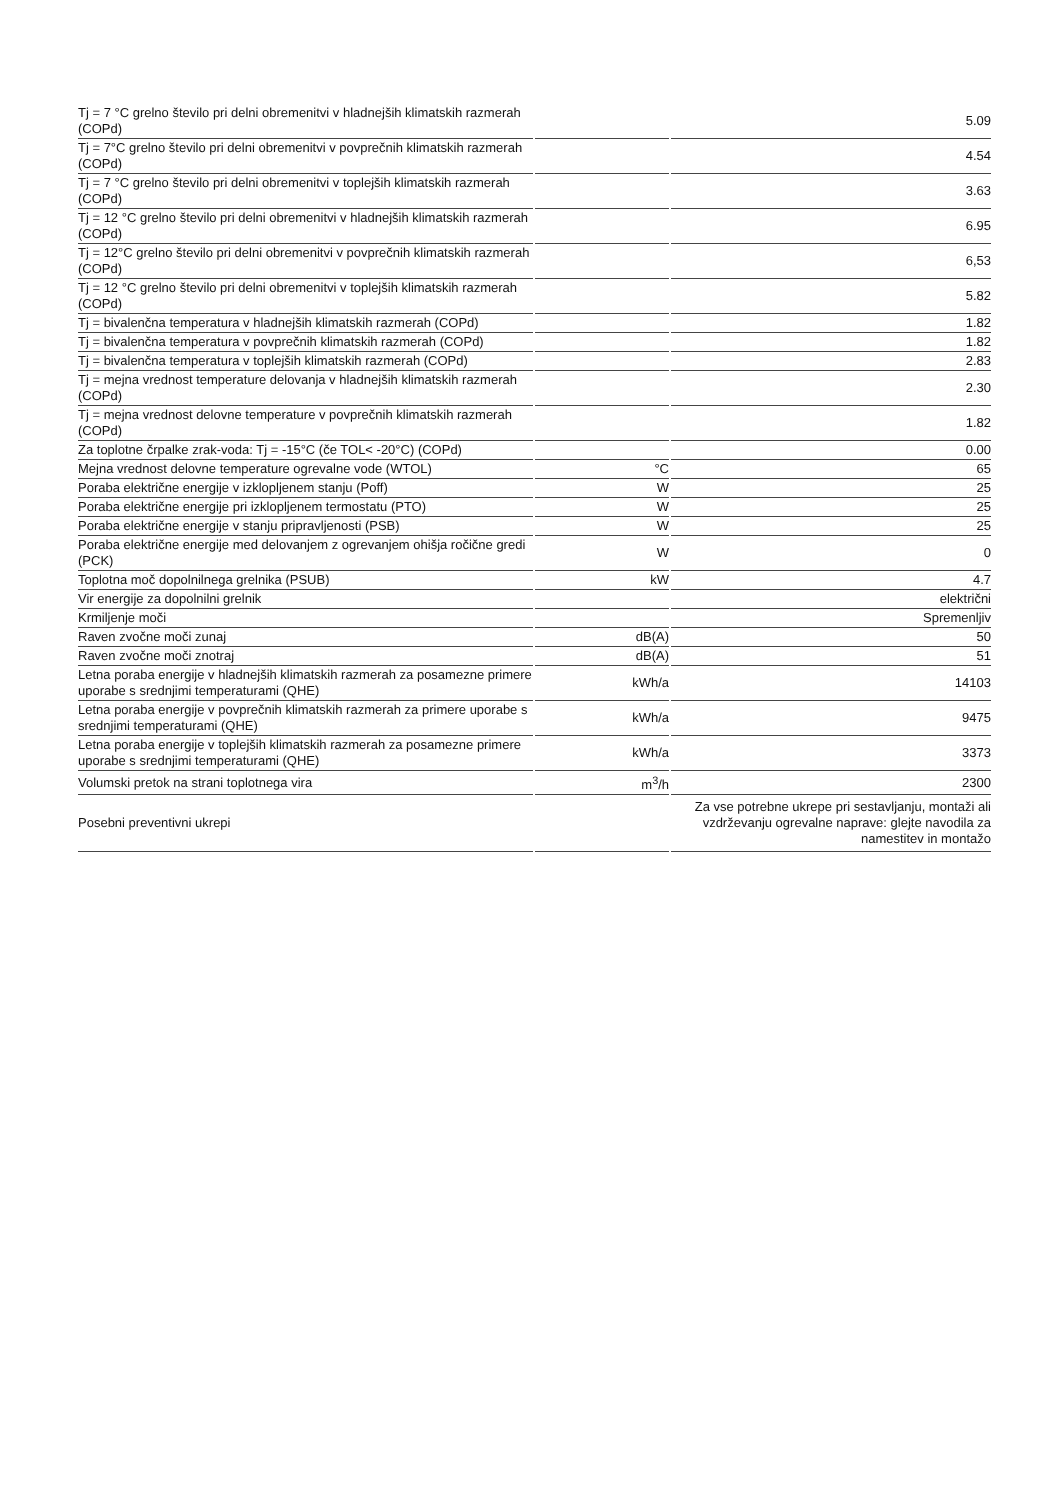| Tj = 7 °C grelno število pri delni obremenitvi v hladnejših klimatskih razmerah (COPd) | | 5.09 |
| Tj = 7°C grelno število pri delni obremenitvi v povprečnih klimatskih razmerah (COPd) | | 4.54 |
| Tj = 7 °C grelno število pri delni obremenitvi v toplejših klimatskih razmerah (COPd) | | 3.63 |
| Tj = 12 °C grelno število pri delni obremenitvi v hladnejših klimatskih razmerah (COPd) | | 6.95 |
| Tj = 12°C grelno število pri delni obremenitvi v povprečnih klimatskih razmerah (COPd) | | 6,53 |
| Tj = 12 °C grelno število pri delni obremenitvi v toplejših klimatskih razmerah (COPd) | | 5.82 |
| Tj = bivalenčna temperatura v hladnejših klimatskih razmerah (COPd) | | 1.82 |
| Tj = bivalenčna temperatura v povprečnih klimatskih razmerah (COPd) | | 1.82 |
| Tj = bivalenčna temperatura v toplejših klimatskih razmerah (COPd) | | 2.83 |
| Tj = mejna vrednost temperature delovanja v hladnejših klimatskih razmerah (COPd) | | 2.30 |
| Tj = mejna vrednost delovne temperature v povprečnih klimatskih razmerah (COPd) | | 1.82 |
| Za toplotne črpalke zrak-voda: Tj = -15°C (če TOL< -20°C) (COPd) | | 0.00 |
| Mejna vrednost delovne temperature ogrevalne vode (WTOL) | °C | 65 |
| Poraba električne energije v izklopljenem stanju (Poff) | W | 25 |
| Poraba električne energije pri izklopljenem termostatu (PTO) | W | 25 |
| Poraba električne energije v stanju pripravljenosti (PSB) | W | 25 |
| Poraba električne energije med delovanjem z ogrevanjem ohišja ročične gredi (PCK) | W | 0 |
| Toplotna moč dopolnilnega grelnika (PSUB) | kW | 4.7 |
| Vir energije za dopolnilni grelnik | | električni |
| Krmiljenje moči | | Spremenljiv |
| Raven zvočne moči zunaj | dB(A) | 50 |
| Raven zvočne moči znotraj | dB(A) | 51 |
| Letna poraba energije v hladnejših klimatskih razmerah za posamezne primere uporabe s srednjimi temperaturami (QHE) | kWh/a | 14103 |
| Letna poraba energije v povprečnih klimatskih razmerah za primere uporabe s srednjimi temperaturami (QHE) | kWh/a | 9475 |
| Letna poraba energije v toplejših klimatskih razmerah za posamezne primere uporabe s srednjimi temperaturami (QHE) | kWh/a | 3373 |
| Volumski pretok na strani toplotnega vira | m<sup>3</sup>/h | 2300 |
| Posebni preventivni ukrepi | | Za vse potrebne ukrepe pri sestavljanju, montaži ali vzdrževanju ogrevalne naprave: glejte navodila za namestitev in montažo |